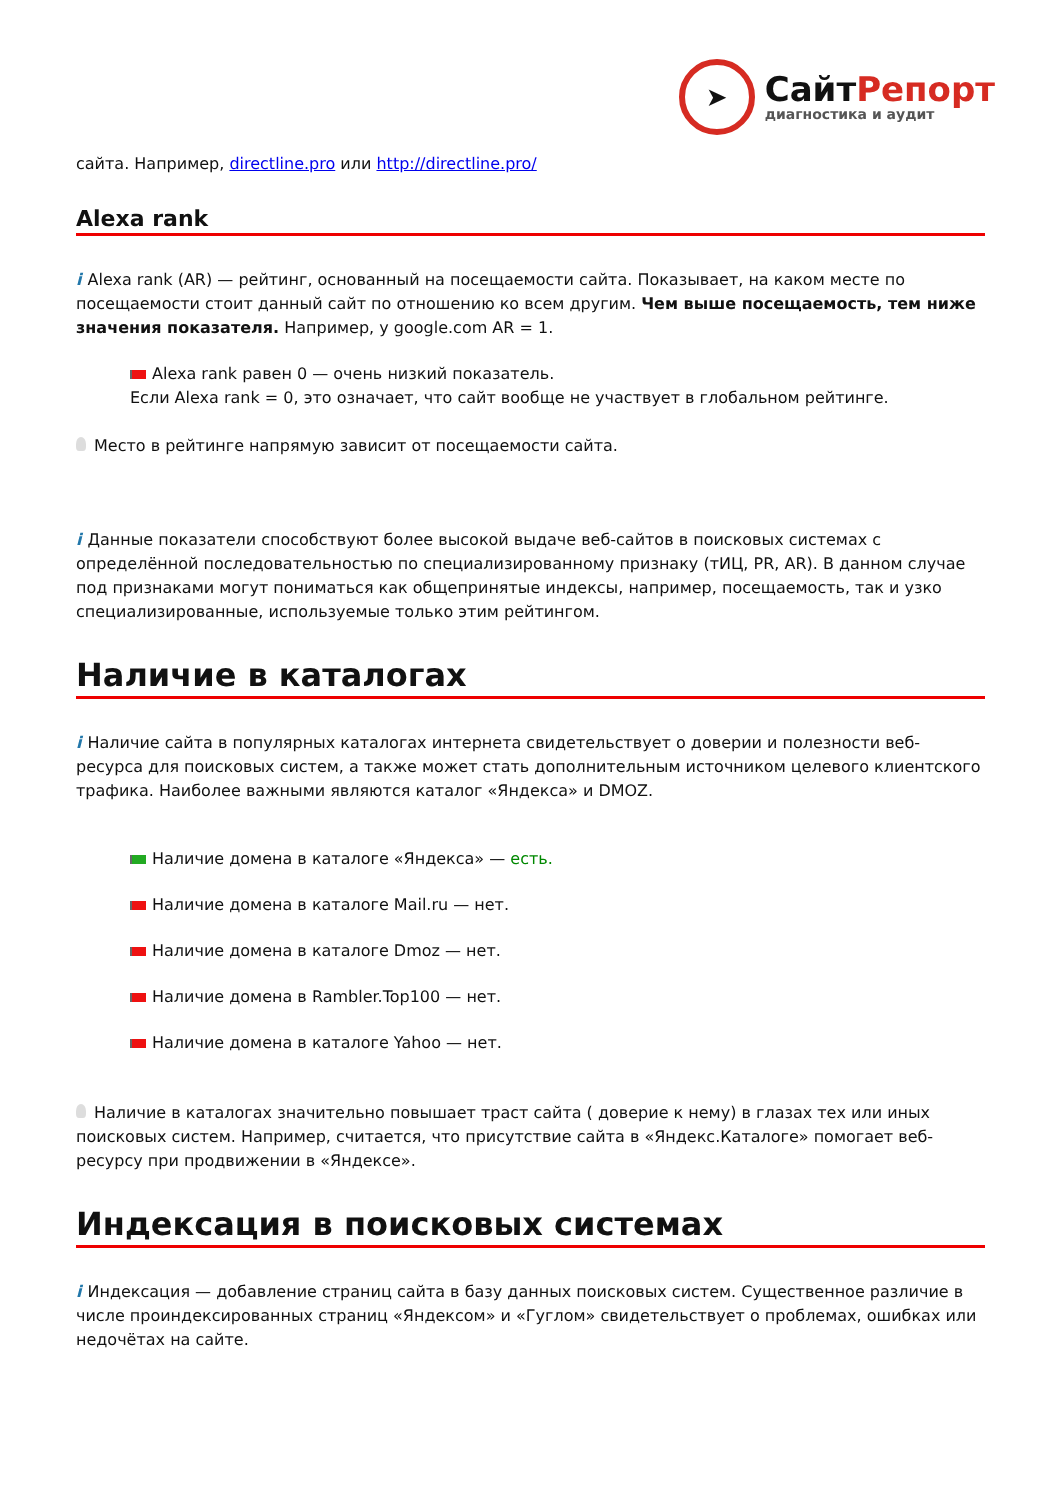➤
СайтРепорт
диагностика и аудит
сайта. Например, directline.pro или http://directline.pro/
Alexa rank
i Alexa rank (AR) — рейтинг, основанный на посещаемости сайта. Показывает, на каком месте по посещаемости стоит данный сайт по отношению ко всем другим. Чем выше посещаемость, тем ниже значения показателя. Например, у google.com AR = 1.
Alexa rank равен 0 — очень низкий показатель.
Если Alexa rank = 0, это означает, что сайт вообще не участвует в глобальном рейтинге.
Место в рейтинге напрямую зависит от посещаемости сайта.
i Данные показатели способствуют более высокой выдаче веб-сайтов в поисковых системах с определённой последовательностью по специализированному признаку (тИЦ, PR, AR). В данном случае под признаками могут пониматься как общепринятые индексы, например, посещаемость, так и узко специализированные, используемые только этим рейтингом.
Наличие в каталогах
i Наличие сайта в популярных каталогах интернета свидетельствует о доверии и полезности веб-ресурса для поисковых систем, а также может стать дополнительным источником целевого клиентского трафика. Наиболее важными являются каталог «Яндекса» и DMOZ.
Наличие домена в каталоге «Яндекса» — есть.
Наличие домена в каталоге Mail.ru — нет.
Наличие домена в каталоге Dmoz — нет.
Наличие домена в Rambler.Top100 — нет.
Наличие домена в каталоге Yahoo — нет.
Наличие в каталогах значительно повышает траст сайта ( доверие к нему) в глазах тех или иных поисковых систем. Например, считается, что присутствие сайта в «Яндекс.Каталоге» помогает веб-ресурсу при продвижении в «Яндексе».
Индексация в поисковых системах
i Индексация — добавление страниц сайта в базу данных поисковых систем. Существенное различие в числе проиндексированных страниц «Яндексом» и «Гуглом» свидетельствует о проблемах, ошибках или недочётах на сайте.